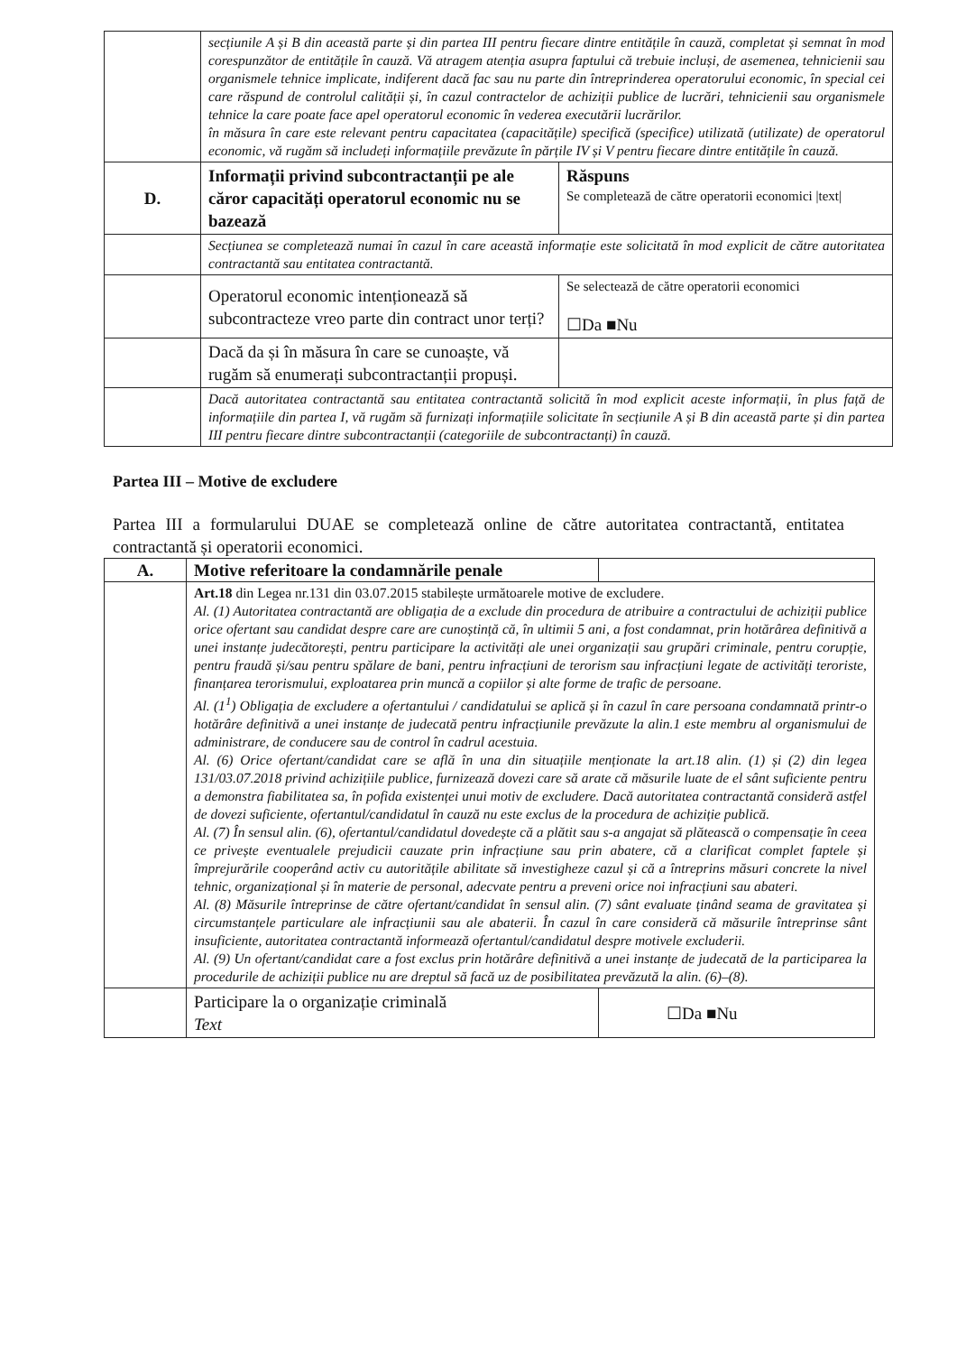| | secțiunile A și B din această parte și din partea III pentru fiecare dintre entitățile în cauză, completat și semnat în mod corespunzător de entitățile în cauză. Vă atragem atenția asupra faptului că trebuie incluși, de asemenea, tehnicienii sau organismele tehnice implicate, indiferent dacă fac sau nu parte din întreprinderea operatorului economic, în special cei care răspund de controlul calității și, în cazul contractelor de achiziții publice de lucrări, tehnicienii sau organismele tehnice la care poate face apel operatorul economic în vederea executării lucrărilor. în măsura în care este relevant pentru capacitatea (capacitățile) specifică (specifice) utilizată (utilizate) de operatorul economic, vă rugăm să includeți informațiile prevăzute în părțile IV și V pentru fiecare dintre entitățile în cauză. | |
| D. | Informații privind subcontractanții pe ale căror capacități operatorul economic nu se bazează | Răspuns Se completează de către operatorii economici /text/ |
| | Secțiunea se completează numai în cazul în care această informație este solicitată în mod explicit de către autoritatea contractantă sau entitatea contractantă. | |
| | Operatorul economic intenționează să subcontracteze vreo parte din contract unor terți? | Se selectează de către operatorii economici ☐Da ■Nu |
| | Dacă da și în măsura în care se cunoaște, vă rugăm să enumerați subcontractanții propuși. | |
| | Dacă autoritatea contractantă sau entitatea contractantă solicită în mod explicit aceste informații, în plus față de informațiile din partea I, vă rugăm să furnizați informațiile solicitate în secțiunile A și B din această parte și din partea III pentru fiecare dintre subcontractanții (categoriile de subcontractanți) în cauză. | |
Partea III – Motive de excludere
Partea III a formularului DUAE se completează online de către autoritatea contractantă, entitatea contractantă și operatorii economici.
| A. | Motive referitoare la condamnările penale | |
| | Art.18 din Legea nr.131 din 03.07.2015 stabilește următoarele motive de excludere. Al. (1) Autoritatea contractantă are obligația de a exclude din procedura de atribuire a contractului de achiziții publice orice ofertant sau candidat despre care are cunoștință că, în ultimii 5 ani, a fost condamnat, prin hotărârea definitivă a unei instanțe judecătorești, pentru participare la activități ale unei organizații sau grupări criminale, pentru corupție, pentru fraudă și/sau pentru spălare de bani, pentru infracțiuni de terorism sau infracțiuni legate de activități teroriste, finanțarea terorismului, exploatarea prin muncă a copiilor și alte forme de trafic de persoane. Al. (1<sup>1</sup>) Obligația de excludere a ofertantului / candidatului se aplică și în cazul în care persoana condamnată printr-o hotărâre definitivă a unei instanțe de judecată pentru infracțiunile prevăzute la alin.1 este membru al organismului de administrare, de conducere sau de control în cadrul acestuia. Al. (6) Orice ofertant/candidat care se află în una din situațiile menționate la art.18 alin. (1) și (2) din legea 131/03.07.2018 privind achizițiile publice, furnizează dovezi care să arate că măsurile luate de el sânt suficiente pentru a demonstra fiabilitatea sa, în pofida existenței unui motiv de excludere. Dacă autoritatea contractantă consideră astfel de dovezi suficiente, ofertantul/candidatul în cauză nu este exclus de la procedura de achiziție publică. Al. (7) În sensul alin. (6), ofertantul/candidatul dovedește că a plătit sau s-a angajat să plătească o compensație în ceea ce privește eventualele prejudicii cauzate prin infracțiune sau prin abatere, că a clarificat complet faptele și împrejurările cooperând activ cu autoritățile abilitate să investigheze cazul și că a întreprins măsuri concrete la nivel tehnic, organizațional și în materie de personal, adecvate pentru a preveni orice noi infracțiuni sau abateri. Al. (8) Măsurile întreprinse de către ofertant/candidat în sensul alin. (7) sânt evaluate ținând seama de gravitatea și circumstanțele particulare ale infracțiunii sau ale abaterii. În cazul în care consideră că măsurile întreprinse sânt insuficiente, autoritatea contractantă informează ofertantul/candidatul despre motivele excluderii. Al. (9) Un ofertant/candidat care a fost exclus prin hotărâre definitivă a unei instanțe de judecată de la participarea la procedurile de achiziții publice nu are dreptul să facă uz de posibilitatea prevăzută la alin. (6)–(8). | |
| | Participare la o organizație criminală Text | ☐Da ■Nu |